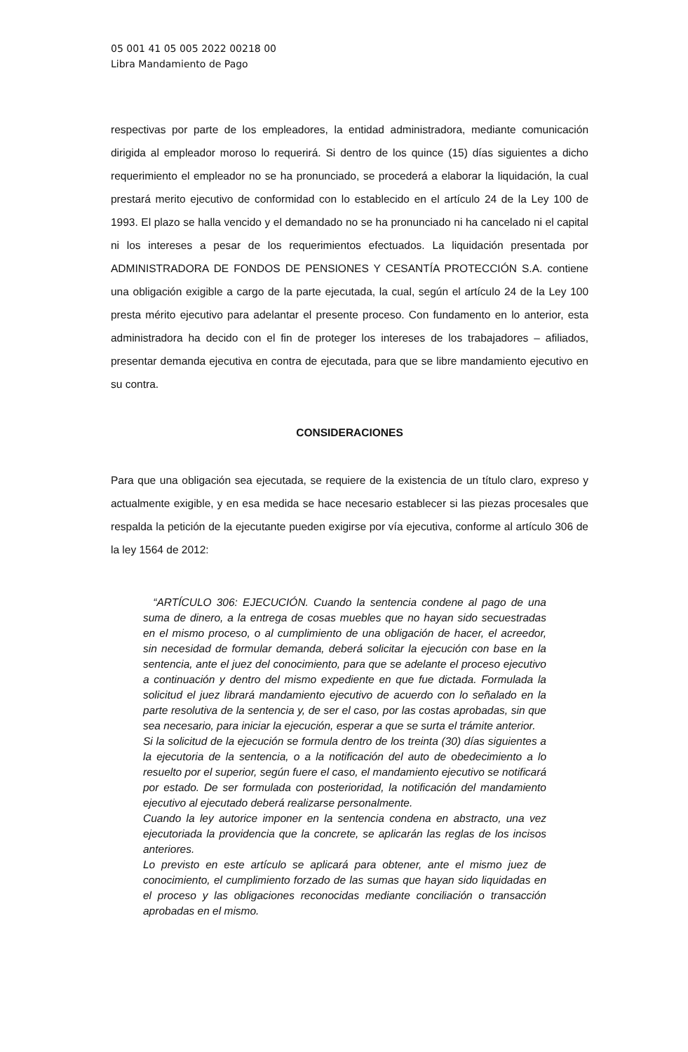05 001 41 05 005 2022 00218 00
Libra Mandamiento de Pago
respectivas por parte de los empleadores, la entidad administradora, mediante comunicación dirigida al empleador moroso lo requerirá. Si dentro de los quince (15) días siguientes a dicho requerimiento el empleador no se ha pronunciado, se procederá a elaborar la liquidación, la cual prestará merito ejecutivo de conformidad con lo establecido en el artículo 24 de la Ley 100 de 1993. El plazo se halla vencido y el demandado no se ha pronunciado ni ha cancelado ni el capital ni los intereses a pesar de los requerimientos efectuados. La liquidación presentada por ADMINISTRADORA DE FONDOS DE PENSIONES Y CESANTÍA PROTECCIÓN S.A. contiene una obligación exigible a cargo de la parte ejecutada, la cual, según el artículo 24 de la Ley 100 presta mérito ejecutivo para adelantar el presente proceso. Con fundamento en lo anterior, esta administradora ha decido con el fin de proteger los intereses de los trabajadores – afiliados, presentar demanda ejecutiva en contra de ejecutada, para que se libre mandamiento ejecutivo en su contra.
CONSIDERACIONES
Para que una obligación sea ejecutada, se requiere de la existencia de un título claro, expreso y actualmente exigible, y en esa medida se hace necesario establecer si las piezas procesales que respalda la petición de la ejecutante pueden exigirse por vía ejecutiva, conforme al artículo 306 de la ley 1564 de 2012:
“ARTÍCULO 306: EJECUCIÓN. Cuando la sentencia condene al pago de una suma de dinero, a la entrega de cosas muebles que no hayan sido secuestradas en el mismo proceso, o al cumplimiento de una obligación de hacer, el acreedor, sin necesidad de formular demanda, deberá solicitar la ejecución con base en la sentencia, ante el juez del conocimiento, para que se adelante el proceso ejecutivo a continuación y dentro del mismo expediente en que fue dictada. Formulada la solicitud el juez librará mandamiento ejecutivo de acuerdo con lo señalado en la parte resolutiva de la sentencia y, de ser el caso, por las costas aprobadas, sin que sea necesario, para iniciar la ejecución, esperar a que se surta el trámite anterior.
Si la solicitud de la ejecución se formula dentro de los treinta (30) días siguientes a la ejecutoria de la sentencia, o a la notificación del auto de obedecimiento a lo resuelto por el superior, según fuere el caso, el mandamiento ejecutivo se notificará por estado. De ser formulada con posterioridad, la notificación del mandamiento ejecutivo al ejecutado deberá realizarse personalmente.
Cuando la ley autorice imponer en la sentencia condena en abstracto, una vez ejecutoriada la providencia que la concrete, se aplicarán las reglas de los incisos anteriores.
Lo previsto en este artículo se aplicará para obtener, ante el mismo juez de conocimiento, el cumplimiento forzado de las sumas que hayan sido liquidadas en el proceso y las obligaciones reconocidas mediante conciliación o transacción aprobadas en el mismo.